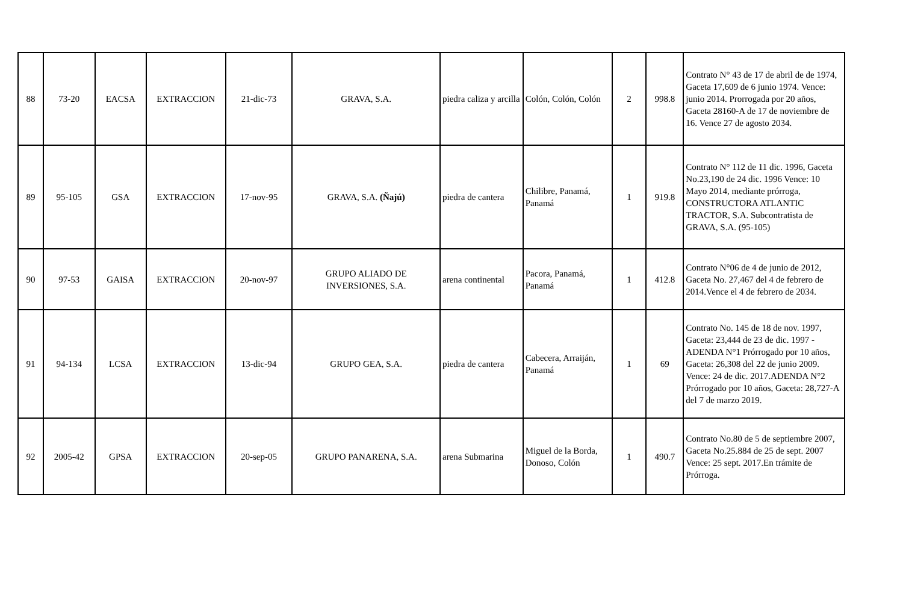| 88 | 73-20 | EACSA | EXTRACCION | 21-dic-73 | GRAVA, S.A. | piedra caliza y arcilla | Colón, Colón, Colón | 2 | 998.8 | Contrato N° 43 de 17 de abril de de 1974, Gaceta 17,609 de 6 junio 1974. Vence: junio 2014. Prorrogada por 20 años, Gaceta 28160-A de 17 de noviembre de 16. Vence 27 de agosto 2034. |
| 89 | 95-105 | GSA | EXTRACCION | 17-nov-95 | GRAVA, S.A. (Ñajú) | piedra de cantera | Chilibre, Panamá, Panamá | 1 | 919.8 | Contrato N° 112 de 11 dic. 1996, Gaceta No.23,190 de 24 dic. 1996 Vence: 10 Mayo 2014, mediante prórroga, CONSTRUCTORA ATLANTIC TRACTOR, S.A. Subcontratista de GRAVA, S.A. (95-105) |
| 90 | 97-53 | GAISA | EXTRACCION | 20-nov-97 | GRUPO ALIADO DE INVERSIONES, S.A. | arena continental | Pacora, Panamá, Panamá | 1 | 412.8 | Contrato N°06 de 4 de junio de 2012, Gaceta No. 27,467 del 4 de febrero de 2014.Vence el 4 de febrero de 2034. |
| 91 | 94-134 | LCSA | EXTRACCION | 13-dic-94 | GRUPO GEA, S.A. | piedra de cantera | Cabecera, Arraiján, Panamá | 1 | 69 | Contrato No. 145 de 18 de nov. 1997, Gaceta: 23,444 de 23 de dic. 1997 - ADENDA N°1 Prórrogado por 10 años, Gaceta: 26,308 del 22 de junio 2009. Vence: 24 de dic. 2017.ADENDA N°2 Prórrogado por 10 años, Gaceta: 28,727-A del 7 de marzo 2019. |
| 92 | 2005-42 | GPSA | EXTRACCION | 20-sep-05 | GRUPO PANARENA, S.A. | arena Submarina | Miguel de la Borda, Donoso, Colón | 1 | 490.7 | Contrato No.80 de 5 de septiembre 2007, Gaceta No.25.884 de 25 de sept. 2007 Vence: 25 sept. 2017.En trámite de Prórroga. |